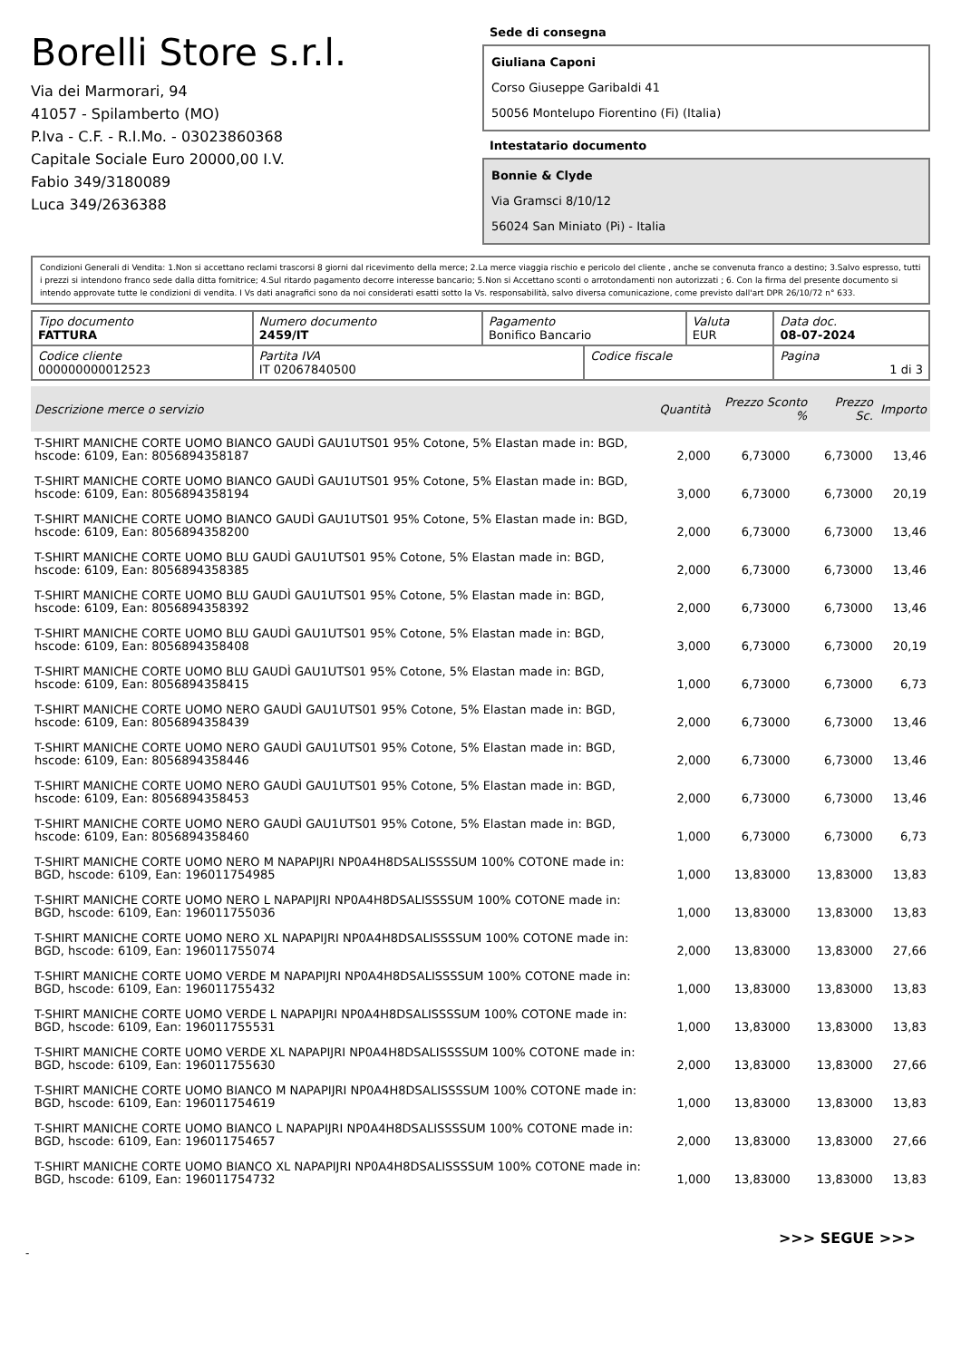Borelli Store s.r.l.
Via dei Marmorari, 94
41057 - Spilamberto (MO)
P.Iva - C.F. - R.I.Mo. - 03023860368
Capitale Sociale Euro 20000,00 I.V.
Fabio 349/3180089
Luca 349/2636388
Sede di consegna
Giuliana Caponi
Corso Giuseppe Garibaldi 41
50056 Montelupo Fiorentino (Fi) (Italia)
Intestatario documento
Bonnie & Clyde
Via Gramsci 8/10/12
56024 San Miniato (Pi) - Italia
Condizioni Generali di Vendita: 1.Non si accettano reclami trascorsi 8 giorni dal ricevimento della merce; 2.La merce viaggia rischio e pericolo del cliente , anche se convenuta franco a destino; 3.Salvo espresso, tutti i prezzi si intendono franco sede dalla ditta fornitrice; 4.Sul ritardo pagamento decorre interesse bancario; 5.Non si Accettano sconti o arrotondamenti non autorizzati ; 6. Con la firma del presente documento si intendo approvate tutte le condizioni di vendita. I Vs dati anagrafici sono da noi considerati esatti sotto la Vs. responsabilità, salvo diversa comunicazione, come previsto dall'art DPR 26/10/72 n° 633.
| Tipo documento FATTURA | Numero documento 2459/IT | Pagamento Bonifico Bancario | | Valuta EUR | Data doc. 08-07-2024 |
| Codice cliente 000000000012523 | Partita IVA IT 02067840500 | | Codice fiscale | | Pagina 1 di 3 |
| Descrizione merce o servizio | Quantità | Prezzo Sconto % | Prezzo Sc. | Importo |
| --- | --- | --- | --- | --- |
| T-SHIRT MANICHE CORTE UOMO BIANCO GAUDÌ GAU1UTS01 95% Cotone, 5% Elastan made in: BGD, hscode: 6109, Ean: 8056894358187 | 2,000 | 6,73000 | 6,73000 | 13,46 |
| T-SHIRT MANICHE CORTE UOMO BIANCO GAUDÌ GAU1UTS01 95% Cotone, 5% Elastan made in: BGD, hscode: 6109, Ean: 8056894358194 | 3,000 | 6,73000 | 6,73000 | 20,19 |
| T-SHIRT MANICHE CORTE UOMO BIANCO GAUDÌ GAU1UTS01 95% Cotone, 5% Elastan made in: BGD, hscode: 6109, Ean: 8056894358200 | 2,000 | 6,73000 | 6,73000 | 13,46 |
| T-SHIRT MANICHE CORTE UOMO BLU GAUDÌ GAU1UTS01 95% Cotone, 5% Elastan made in: BGD, hscode: 6109, Ean: 8056894358385 | 2,000 | 6,73000 | 6,73000 | 13,46 |
| T-SHIRT MANICHE CORTE UOMO BLU GAUDÌ GAU1UTS01 95% Cotone, 5% Elastan made in: BGD, hscode: 6109, Ean: 8056894358392 | 2,000 | 6,73000 | 6,73000 | 13,46 |
| T-SHIRT MANICHE CORTE UOMO BLU GAUDÌ GAU1UTS01 95% Cotone, 5% Elastan made in: BGD, hscode: 6109, Ean: 8056894358408 | 3,000 | 6,73000 | 6,73000 | 20,19 |
| T-SHIRT MANICHE CORTE UOMO BLU GAUDÌ GAU1UTS01 95% Cotone, 5% Elastan made in: BGD, hscode: 6109, Ean: 8056894358415 | 1,000 | 6,73000 | 6,73000 | 6,73 |
| T-SHIRT MANICHE CORTE UOMO NERO GAUDÌ GAU1UTS01 95% Cotone, 5% Elastan made in: BGD, hscode: 6109, Ean: 8056894358439 | 2,000 | 6,73000 | 6,73000 | 13,46 |
| T-SHIRT MANICHE CORTE UOMO NERO GAUDÌ GAU1UTS01 95% Cotone, 5% Elastan made in: BGD, hscode: 6109, Ean: 8056894358446 | 2,000 | 6,73000 | 6,73000 | 13,46 |
| T-SHIRT MANICHE CORTE UOMO NERO GAUDÌ GAU1UTS01 95% Cotone, 5% Elastan made in: BGD, hscode: 6109, Ean: 8056894358453 | 2,000 | 6,73000 | 6,73000 | 13,46 |
| T-SHIRT MANICHE CORTE UOMO NERO GAUDÌ GAU1UTS01 95% Cotone, 5% Elastan made in: BGD, hscode: 6109, Ean: 8056894358460 | 1,000 | 6,73000 | 6,73000 | 6,73 |
| T-SHIRT MANICHE CORTE UOMO NERO M NAPAPIJRI NP0A4H8DSALISSSSUM 100% COTONE made in: BGD, hscode: 6109, Ean: 196011754985 | 1,000 | 13,83000 | 13,83000 | 13,83 |
| T-SHIRT MANICHE CORTE UOMO NERO L NAPAPIJRI NP0A4H8DSALISSSSUM 100% COTONE made in: BGD, hscode: 6109, Ean: 196011755036 | 1,000 | 13,83000 | 13,83000 | 13,83 |
| T-SHIRT MANICHE CORTE UOMO NERO XL NAPAPIJRI NP0A4H8DSALISSSSUM 100% COTONE made in: BGD, hscode: 6109, Ean: 196011755074 | 2,000 | 13,83000 | 13,83000 | 27,66 |
| T-SHIRT MANICHE CORTE UOMO VERDE M NAPAPIJRI NP0A4H8DSALISSSSUM 100% COTONE made in: BGD, hscode: 6109, Ean: 196011755432 | 1,000 | 13,83000 | 13,83000 | 13,83 |
| T-SHIRT MANICHE CORTE UOMO VERDE L NAPAPIJRI NP0A4H8DSALISSSSUM 100% COTONE made in: BGD, hscode: 6109, Ean: 196011755531 | 1,000 | 13,83000 | 13,83000 | 13,83 |
| T-SHIRT MANICHE CORTE UOMO VERDE XL NAPAPIJRI NP0A4H8DSALISSSSUM 100% COTONE made in: BGD, hscode: 6109, Ean: 196011755630 | 2,000 | 13,83000 | 13,83000 | 27,66 |
| T-SHIRT MANICHE CORTE UOMO BIANCO M NAPAPIJRI NP0A4H8DSALISSSSUM 100% COTONE made in: BGD, hscode: 6109, Ean: 196011754619 | 1,000 | 13,83000 | 13,83000 | 13,83 |
| T-SHIRT MANICHE CORTE UOMO BIANCO L NAPAPIJRI NP0A4H8DSALISSSSUM 100% COTONE made in: BGD, hscode: 6109, Ean: 196011754657 | 2,000 | 13,83000 | 13,83000 | 27,66 |
| T-SHIRT MANICHE CORTE UOMO BIANCO XL NAPAPIJRI NP0A4H8DSALISSSSUM 100% COTONE made in: BGD, hscode: 6109, Ean: 196011754732 | 1,000 | 13,83000 | 13,83000 | 13,83 |
>>> SEGUE >>>
-